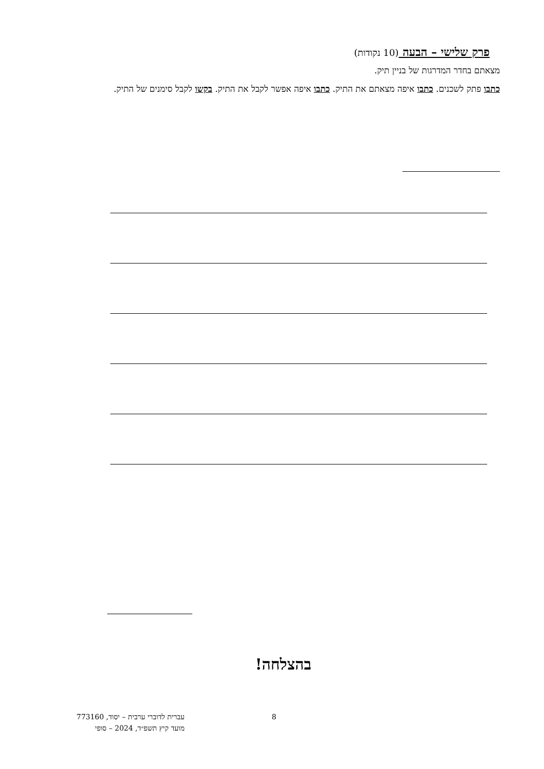פרק שלישי – הבעה (10 נקודות)
מצאתם בחדר המדרגות של בניין תיק.
כתבו פתק לשכנים. כתבו איפה מצאתם את התיק. כתבו איפה אפשר לקבל את התיק. בקשו לקבל סימנים של התיק.
בהצלחה!
עברית לדוברי ערבית – יסוד, 773160
מועד קיץ תשפ״ד, 2024 – סופי
8